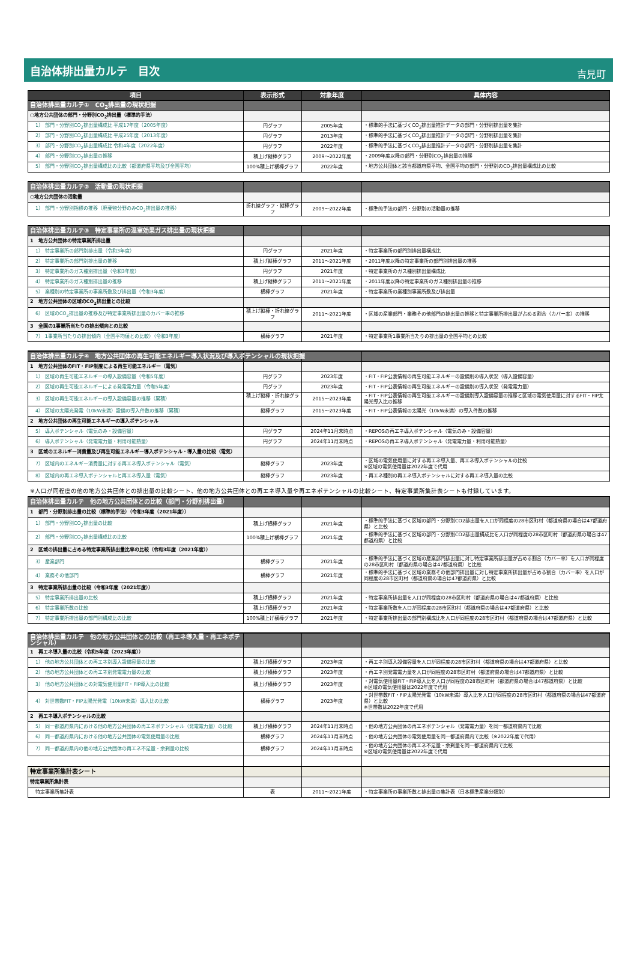自治体排出量カルテ　目次
吉見町
| 項目 | 表示形式 | 対象年度 | 具体内容 |
| --- | --- | --- | --- |
| 自治体排出量カルテ① CO<sub>2</sub>排出量の現状把握 | | | |
| ○地方公共団体の部門・分野別CO<sub>2</sub>排出量（標準的手法） | | | |
| 1） 部門・分野別CO<sub>2</sub>排出量構成比 平成17年度（2005年度） | 円グラフ | 2005年度 | ・標準的手法に基づくCO<sub>2</sub>排出量推計データの部門・分野別排出量を集計 |
| 2） 部門・分野別CO<sub>2</sub>排出量構成比 平成25年度（2013年度） | 円グラフ | 2013年度 | ・標準的手法に基づくCO<sub>2</sub>排出量推計データの部門・分野別排出量を集計 |
| 3） 部門・分野別CO<sub>2</sub>排出量構成比 令和4年度（2022年度） | 円グラフ | 2022年度 | ・標準的手法に基づくCO<sub>2</sub>排出量推計データの部門・分野別排出量を集計 |
| 4） 部門・分野別CO<sub>2</sub>排出量の推移 | 積上げ縦棒グラフ | 2009～2022年度 | ・2009年度以降の部門・分野別CO<sub>2</sub>排出量の推移 |
| 5） 部門・分野別CO<sub>2</sub>排出量構成比の比較（都道府県平均及び全国平均） | 100%積上げ横棒グラフ | 2022年度 | ・地方公共団体と該当都道府県平均、全国平均の部門・分野別のCO<sub>2</sub>排出量構成比の比較 |
| 自治体排出量カルテ② 活動量の現状把握 | | | |
| ○地方公共団体の活動量 | | | |
| 1） 部門・分野別指標の推移（廃棄物分野のみCO<sub>2</sub>排出量の推移） | 折れ線グラフ・縦棒グラフ | 2009～2022年度 | ・標準的手法の部門・分野別の活動量の推移 |
| 自治体排出量カルテ③ 特定事業所の温室効果ガス排出量の現状把握 | | | |
| 1 地方公共団体の特定事業所排出量 | | | |
| 1） 特定事業所の部門別排出量（令和3年度） | 円グラフ | 2021年度 | ・特定事業所の部門別排出量構成比 |
| 2） 特定事業所の部門別排出量の推移 | 積上げ縦棒グラフ | 2011～2021年度 | ・2011年度以降の特定事業所の部門別排出量の推移 |
| 3） 特定事業所のガス種別排出量（令和3年度） | 円グラフ | 2021年度 | ・特定事業所のガス種別排出量構成比 |
| 4） 特定事業所のガス種別排出量の推移 | 積上げ縦棒グラフ | 2011～2021年度 | ・2011年度以降の特定事業所のガス種別排出量の推移 |
| 5） 業種別の特定事業所の事業所数及び排出量（令和3年度） | 横棒グラフ | 2021年度 | ・特定事業所の業種別事業所数及び排出量 |
| 2 地方公共団体の区域のCO<sub>2</sub>排出量との比較 | | | |
| 6） 区域のCO<sub>2</sub>排出量の推移及び特定事業所排出量のカバー率の推移 | 積上げ縦棒・折れ線グラフ | 2011～2021年度 | ・区域の産業部門・業務その他部門の排出量の推移と特定事業所排出量が占める割合（カバー率）の推移 |
| 3 全国の1事業所当たりの排出傾向との比較 | | | |
| 7） 1事業所当たりの排出傾向（全国平均値との比較）（令和3年度） | 横棒グラフ | 2021年度 | ・特定事業所1事業所当たりの排出量の全国平均との比較 |
| 自治体排出量カルテ④ 地方公共団体の再生可能エネルギー導入状況及び導入ポテンシャルの現状把握 | | | |
| 1 地方公共団体のFIT・FIP制度による再生可能エネルギー（電気） | | | |
| 1） 区域の再生可能エネルギーの導入設備容量（令和5年度） | 円グラフ | 2023年度 | ・FIT・FIP公表情報の再生可能エネルギーの設備別の導入状況（導入設備容量） |
| 2） 区域の再生可能エネルギーによる発電電力量（令和5年度） | 円グラフ | 2023年度 | ・FIT・FIP公表情報の再生可能エネルギーの設備別の導入状況（発電電力量） |
| 3） 区域の再生可能エネルギーの導入設備容量の推移（累積） | 積上げ縦棒・折れ線グラフ | 2015～2023年度 | ・FIT・FIP公表情報の再生可能エネルギーの設備別導入設備容量の推移と区域の電気使用量に対するFIT・FIP太陽光導入比の推移 |
| 4） 区域の太陽光発電（10kW未満）設備の導入件数の推移（累積） | 縦棒グラフ | 2015～2023年度 | ・FIT・FIP公表情報の太陽光（10kW未満）の導入件数の推移 |
| 2 地方公共団体の再生可能エネルギーの導入ポテンシャル | | | |
| 5） 導入ポテンシャル（電気のみ・設備容量） | 円グラフ | 2024年11月末時点 | ・REPOSの再エネ導入ポテンシャル（電気のみ・設備容量） |
| 6） 導入ポテンシャル（発電電力量・利用可能熱量） | 円グラフ | 2024年11月末時点 | ・REPOSの再エネ導入ポテンシャル（発電電力量・利用可能熱量） |
| 3 区域のエネルギー消費量及び再生可能エネルギー導入ポテンシャル・導入量の比較（電気） | | | |
| 7） 区域内のエネルギー消費量に対する再エネ導入ポテンシャル（電気） | 縦棒グラフ | 2023年度 | ・区域の電気使用量に対する再エネ導入量、再エネ導入ポテンシャルの比較 ※区域の電気使用量は2022年度で代用 |
| 8） 区域内の再エネ導入ポテンシャルと再エネ導入量（電気） | 縦棒グラフ | 2023年度 | ・再エネ種別の再エネ導入ポテンシャルに対する再エネ導入量の比較 |
※人口が同程度の他の地方公共団体との排出量の比較シート、他の地方公共団体との再エネ導入量や再エネポテンシャルの比較シート、特定事業所集計表シートも付録しています。
| 自治体排出量カルテ 他の地方公共団体との比較（部門・分野別排出量） | | | |
| 1 部門・分野別排出量の比較（標準的手法）（令和3年度（2021年度）） | | | |
| 1） 部門・分野別CO<sub>2</sub>排出量の比較 | 積上げ横棒グラフ | 2021年度 | ・標準的手法に基づく区域の部門・分野別CO2排出量を人口が同程度の28市区町村（都道府県の場合は47都道府県）と比較 |
| 2） 部門・分野別CO<sub>2</sub>排出量構成比の比較 | 100%積上げ横棒グラフ | 2021年度 | ・標準的手法に基づく区域の部門・分野別CO2排出量構成比を人口が同程度の28市区町村（都道府県の場合は47都道府県）と比較 |
| 2 区域の排出量に占める特定事業所排出量比率の比較（令和3年度（2021年度）） | | | |
| 3） 産業部門 | 横棒グラフ | 2021年度 | ・標準的手法に基づく区域の産業部門排出量に対し特定事業所排出量が占める割合（カバー率）を人口が同程度の28市区町村（都道府県の場合は47都道府県）と比較 |
| 4） 業務その他部門 | 横棒グラフ | 2021年度 | ・標準的手法に基づく区域の業務その他部門排出量に対し特定事業所排出量が占める割合（カバー率）を人口が同程度の28市区町村（都道府県の場合は47都道府県）と比較 |
| 3 特定事業所排出量の比較（令和3年度（2021年度）） | | | |
| 5） 特定事業所排出量の比較 | 積上げ横棒グラフ | 2021年度 | ・特定事業所排出量を人口が同程度の28市区町村（都道府県の場合は47都道府県）と比較 |
| 6） 特定事業所数の比較 | 積上げ横棒グラフ | 2021年度 | ・特定事業所数を人口が同程度の28市区町村（都道府県の場合は47都道府県）と比較 |
| 7） 特定事業所排出量の部門別構成比の比較 | 100%積上げ横棒グラフ | 2021年度 | ・特定事業所排出量の部門別構成比を人口が同程度の28市区町村（都道府県の場合は47都道府県）と比較 |
| 自治体排出量カルテ 他の地方公共団体との比較（再エネ導入量・再エネポテンシャル） | | | |
| 1 再エネ導入量の比較（令和5年度（2023年度）） | | | |
| 1） 他の地方公共団体との再エネ別導入設備容量の比較 | 積上げ横棒グラフ | 2023年度 | ・再エネ別導入設備容量を人口が同程度の28市区町村（都道府県の場合は47都道府県）と比較 |
| 2） 他の地方公共団体との再エネ別発電電力量の比較 | 積上げ横棒グラフ | 2023年度 | ・再エネ別発電電力量を人口が同程度の28市区町村（都道府県の場合は47都道府県）と比較 |
| 3） 他の地方公共団体との対電気使用量FIT・FIP導入比の比較 | 積上げ横棒グラフ | 2023年度 | ・対電気使用量FIT・FIP導入比を人口が同程度の28市区町村（都道府県の場合は47都道府県）と比較 ※区域の電気使用量は2022年度で代用 |
| 4） 対世帯数FIT・FIP太陽光発電（10kW未満）導入比の比較 | 横棒グラフ | 2023年度 | ・対世帯数FIT・FIP太陽光発電（10kW未満）導入比を人口が同程度の28市区町村（都道府県の場合は47都道府県）と比較 ※世帯数は2022年度で代用 |
| 2 再エネ導入ポテンシャルの比較 | | | |
| 5） 同一都道府県内における他の地方公共団体の再エネポテンシャル（発電電力量）の比較 | 積上げ横棒グラフ | 2024年11月末時点 | ・他の地方公共団体の再エネポテンシャル（発電電力量）を同一都道府県内で比較 |
| 6） 同一都道府県内における他の地方公共団体の電気使用量の比較 | 横棒グラフ | 2024年11月末時点 | ・他の地方公共団体の電気使用量を同一都道府県内で比較（※2022年度で代用） |
| 7） 同一都道府県内の他の地方公共団体の再エネ不足量・余剰量の比較 | 横棒グラフ | 2024年11月末時点 | ・他の地方公共団体の再エネ不足量・余剰量を同一都道府県内で比較 ※区域の電気使用量は2022年度で代用 |
| 特定事業所集計表シート | | | |
| 特定事業所集計表 | | | |
| 特定事業所集計表 | 表 | 2011～2021年度 | ・特定事業所の事業所数と排出量の集計表（日本標準産業分類別） |